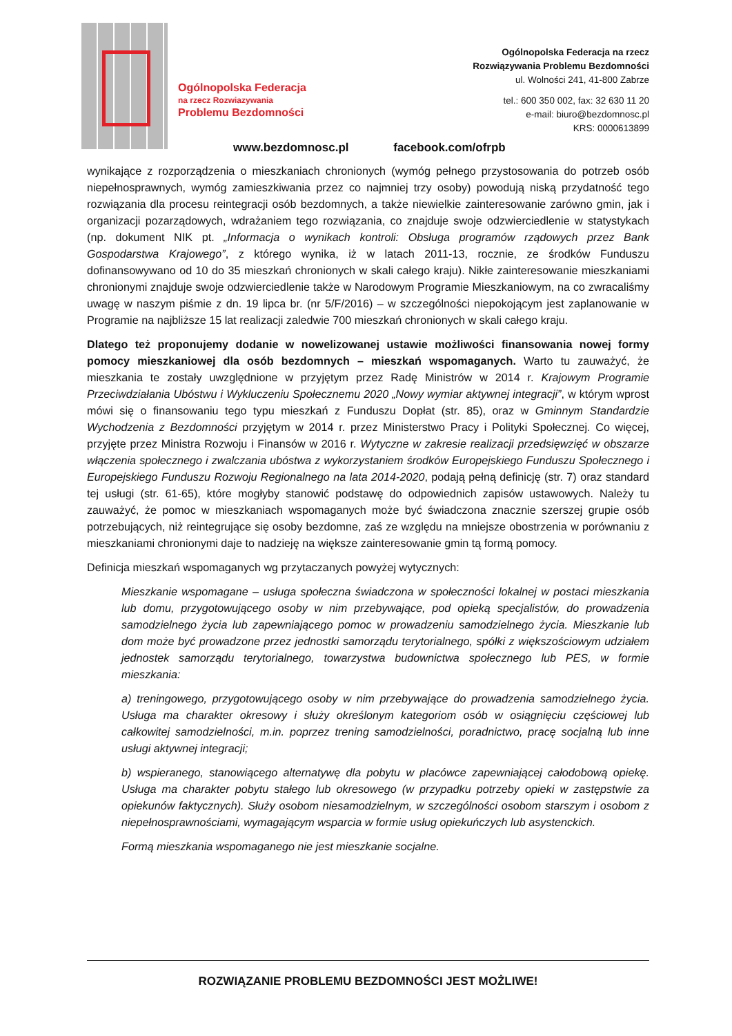Ogólnopolska Federacja
na rzecz Rozwiazywania
Problemu Bezdomności
Ogólnopolska Federacja na rzecz
Rozwiązywania Problemu Bezdomności
ul. Wolności 241, 41-800 Zabrze
tel.: 600 350 002, fax: 32 630 11 20
e-mail: biuro@bezdomnosc.pl
KRS: 0000613899
www.bezdomnosc.pl facebook.com/ofrpb
wynikające z rozporządzenia o mieszkaniach chronionych (wymóg pełnego przystosowania do potrzeb osób niepełnosprawnych, wymóg zamieszkiwania przez co najmniej trzy osoby) powodują niską przydatność tego rozwiązania dla procesu reintegracji osób bezdomnych, a także niewielkie zainteresowanie zarówno gmin, jak i organizacji pozarządowych, wdrażaniem tego rozwiązania, co znajduje swoje odzwierciedlenie w statystykach (np. dokument NIK pt. „Informacja o wynikach kontroli: Obsługa programów rządowych przez Bank Gospodarstwa Krajowego”, z którego wynika, iż w latach 2011-13, rocznie, ze środków Funduszu dofinansowywano od 10 do 35 mieszkań chronionych w skali całego kraju). Nikłe zainteresowanie mieszkaniami chronionymi znajduje swoje odzwierciedlenie także w Narodowym Programie Mieszkaniowym, na co zwracaliśmy uwagę w naszym piśmie z dn. 19 lipca br. (nr 5/F/2016) – w szczególności niepokojącym jest zaplanowanie w Programie na najbliższe 15 lat realizacji zaledwie 700 mieszkań chronionych w skali całego kraju.
Dlatego też proponujemy dodanie w nowelizowanej ustawie możliwości finansowania nowej formy pomocy mieszkaniowej dla osób bezdomnych – mieszkań wspomaganych. Warto tu zauważyć, że mieszkania te zostały uwzględnione w przyjętym przez Radę Ministrów w 2014 r. Krajowym Programie Przeciwdziałania Ubóstwu i Wykluczeniu Społecznemu 2020 „Nowy wymiar aktywnej integracji”, w którym wprost mówi się o finansowaniu tego typu mieszkań z Funduszu Dopłat (str. 85), oraz w Gminnym Standardzie Wychodzenia z Bezdomności przyjętym w 2014 r. przez Ministerstwo Pracy i Polityki Społecznej. Co więcej, przyjęte przez Ministra Rozwoju i Finansów w 2016 r. Wytyczne w zakresie realizacji przedsięwzięć w obszarze włączenia społecznego i zwalczania ubóstwa z wykorzystaniem środków Europejskiego Funduszu Społecznego i Europejskiego Funduszu Rozwoju Regionalnego na lata 2014-2020, podają pełną definicję (str. 7) oraz standard tej usługi (str. 61-65), które mogłyby stanowić podstawę do odpowiednich zapisów ustawowych. Należy tu zauważyć, że pomoc w mieszkaniach wspomaganych może być świadczona znacznie szerszej grupie osób potrzebujących, niż reintegrujące się osoby bezdomne, zaś ze względu na mniejsze obostrzenia w porównaniu z mieszkaniami chronionymi daje to nadzieję na większe zainteresowanie gmin tą formą pomocy.
Definicja mieszkań wspomaganych wg przytaczanych powyżej wytycznych:
Mieszkanie wspomagane – usługa społeczna świadczona w społeczności lokalnej w postaci mieszkania lub domu, przygotowującego osoby w nim przebywające, pod opieką specjalistów, do prowadzenia samodzielnego życia lub zapewniającego pomoc w prowadzeniu samodzielnego życia. Mieszkanie lub dom może być prowadzone przez jednostki samorządu terytorialnego, spółki z większościowym udziałem jednostek samorządu terytorialnego, towarzystwa budownictwa społecznego lub PES, w formie mieszkania:
a) treningowego, przygotowującego osoby w nim przebywające do prowadzenia samodzielnego życia. Usługa ma charakter okresowy i służy określonym kategoriom osób w osiągnięciu częściowej lub całkowitej samodzielności, m.in. poprzez trening samodzielności, poradnictwo, pracę socjalną lub inne usługi aktywnej integracji;
b) wspieranego, stanowiącego alternatywę dla pobytu w placówce zapewniającej całodobową opiekę. Usługa ma charakter pobytu stałego lub okresowego (w przypadku potrzeby opieki w zastępstwie za opiekunów faktycznych). Służy osobom niesamodzielnym, w szczególności osobom starszym i osobom z niepełnosprawnościami, wymagającym wsparcia w formie usług opiekuńczych lub asystenckich.
Formą mieszkania wspomaganego nie jest mieszkanie socjalne.
ROZWIĄZANIE PROBLEMU BEZDOMNOŚCI JEST MOŻLIWE!